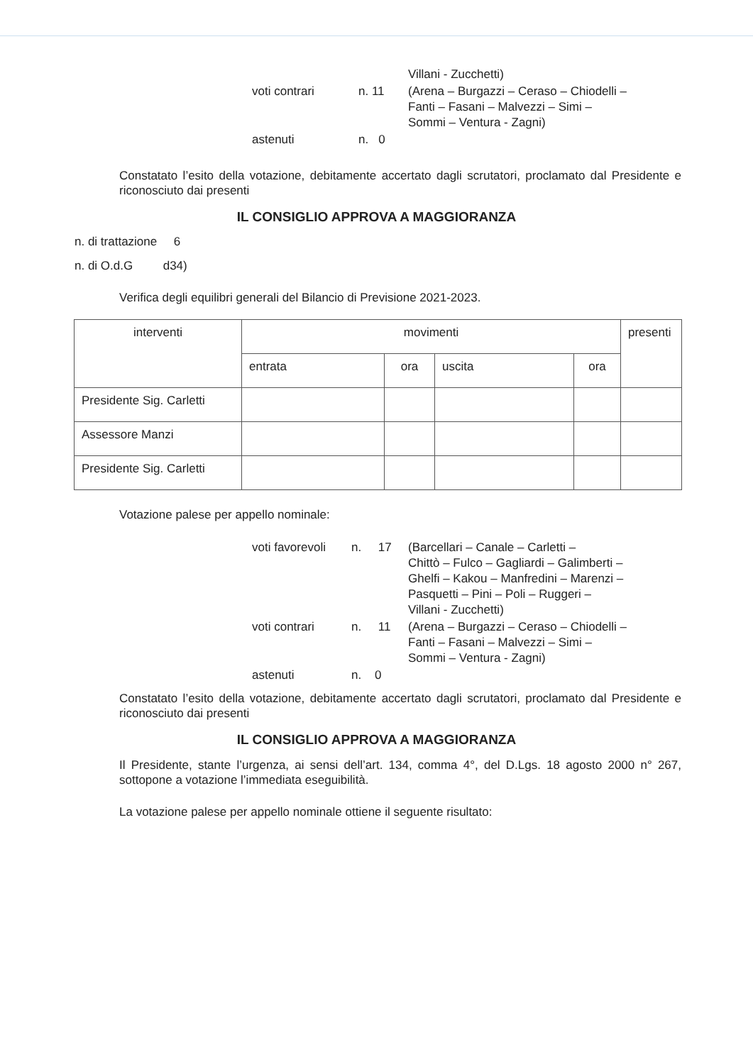| | | Villani - Zucchetti) |
| voti contrari | n. 11 | (Arena – Burgazzi – Ceraso – Chiodelli – Fanti – Fasani – Malvezzi – Simi – Sommi – Ventura - Zagni) |
| astenuti | n. 0 | |
Constatato l’esito della votazione, debitamente accertato dagli scrutatori, proclamato dal Presidente e riconosciuto dai presenti
IL CONSIGLIO APPROVA A MAGGIORANZA
n. di trattazione 6
n. di O.d.G d34)
Verifica degli equilibri generali del Bilancio di Previsione 2021-2023.
| interventi | movimenti | | | | presenti |
| --- | --- | --- | --- | --- | --- |
| | entrata | ora | uscita | ora | |
| Presidente Sig. Carletti | | | | | |
| Assessore Manzi | | | | | |
| Presidente Sig. Carletti | | | | | |
Votazione palese per appello nominale:
| voti favorevoli | n. 17 | (Barcellari – Canale – Carletti – Chittò – Fulco – Gagliardi – Galimberti – Ghelfi – Kakou – Manfredini – Marenzi – Pasquetti – Pini – Poli – Ruggeri – Villani - Zucchetti) |
| voti contrari | n. 11 | (Arena – Burgazzi – Ceraso – Chiodelli – Fanti – Fasani – Malvezzi – Simi – Sommi – Ventura - Zagni) |
| astenuti | n. 0 | |
Constatato l’esito della votazione, debitamente accertato dagli scrutatori, proclamato dal Presidente e riconosciuto dai presenti
IL CONSIGLIO APPROVA A MAGGIORANZA
Il Presidente, stante l’urgenza, ai sensi dell’art. 134, comma 4°, del D.Lgs. 18 agosto 2000 n° 267, sottopone a votazione l’immediata eseguibilità.
La votazione palese per appello nominale ottiene il seguente risultato: